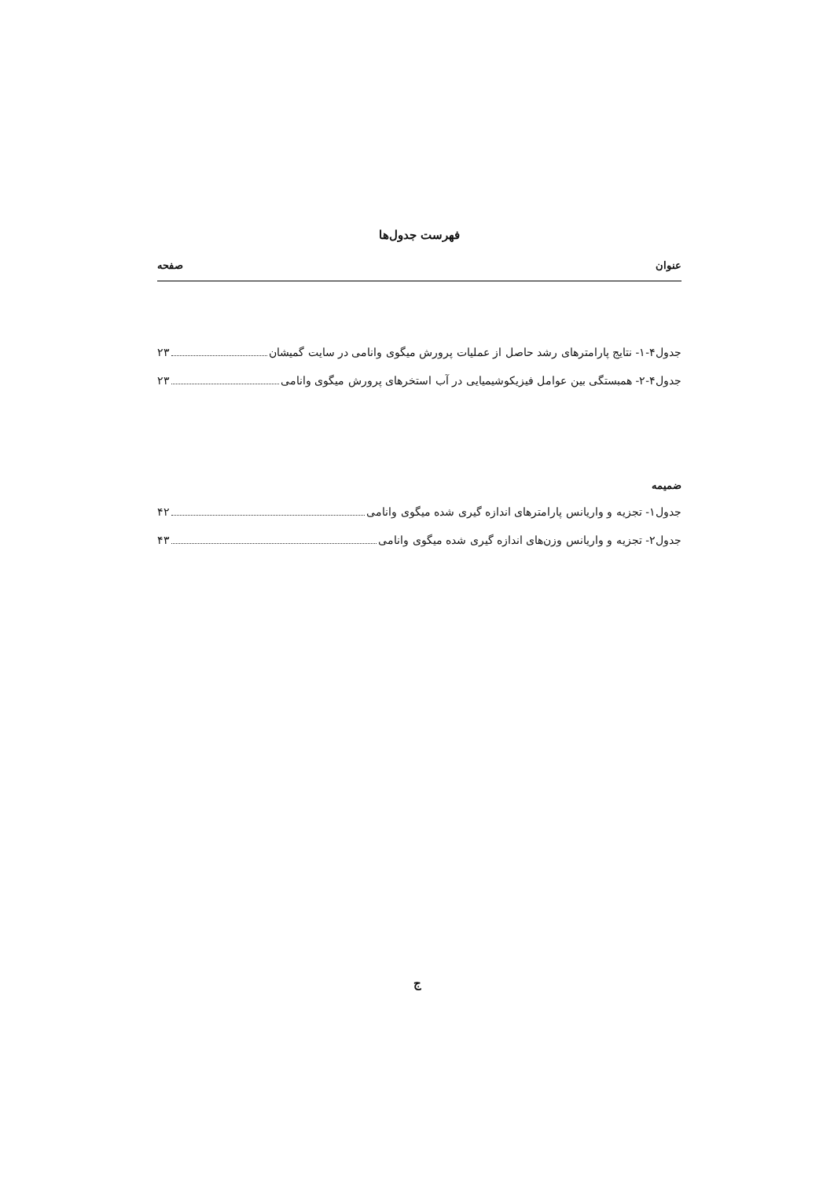فهرست جدول‌ها
عنوان صفحه
جدول۴-۱- نتایج پارامترهای رشد حاصل از عملیات پرورش میگوی وانامی در سایت گمیشان ۲۳
جدول۴-۲- همبستگی بین عوامل فیزیکوشیمیایی در آب استخرهای پرورش میگوی وانامی ۲۳
ضمیمه
جدول۱- تجزیه و واریانس پارامترهای اندازه گیری شده میگوی وانامی ۴۲
جدول۲- تجزیه و واریانس وزن‌های اندازه گیری شده میگوی وانامی ۴۳
ج